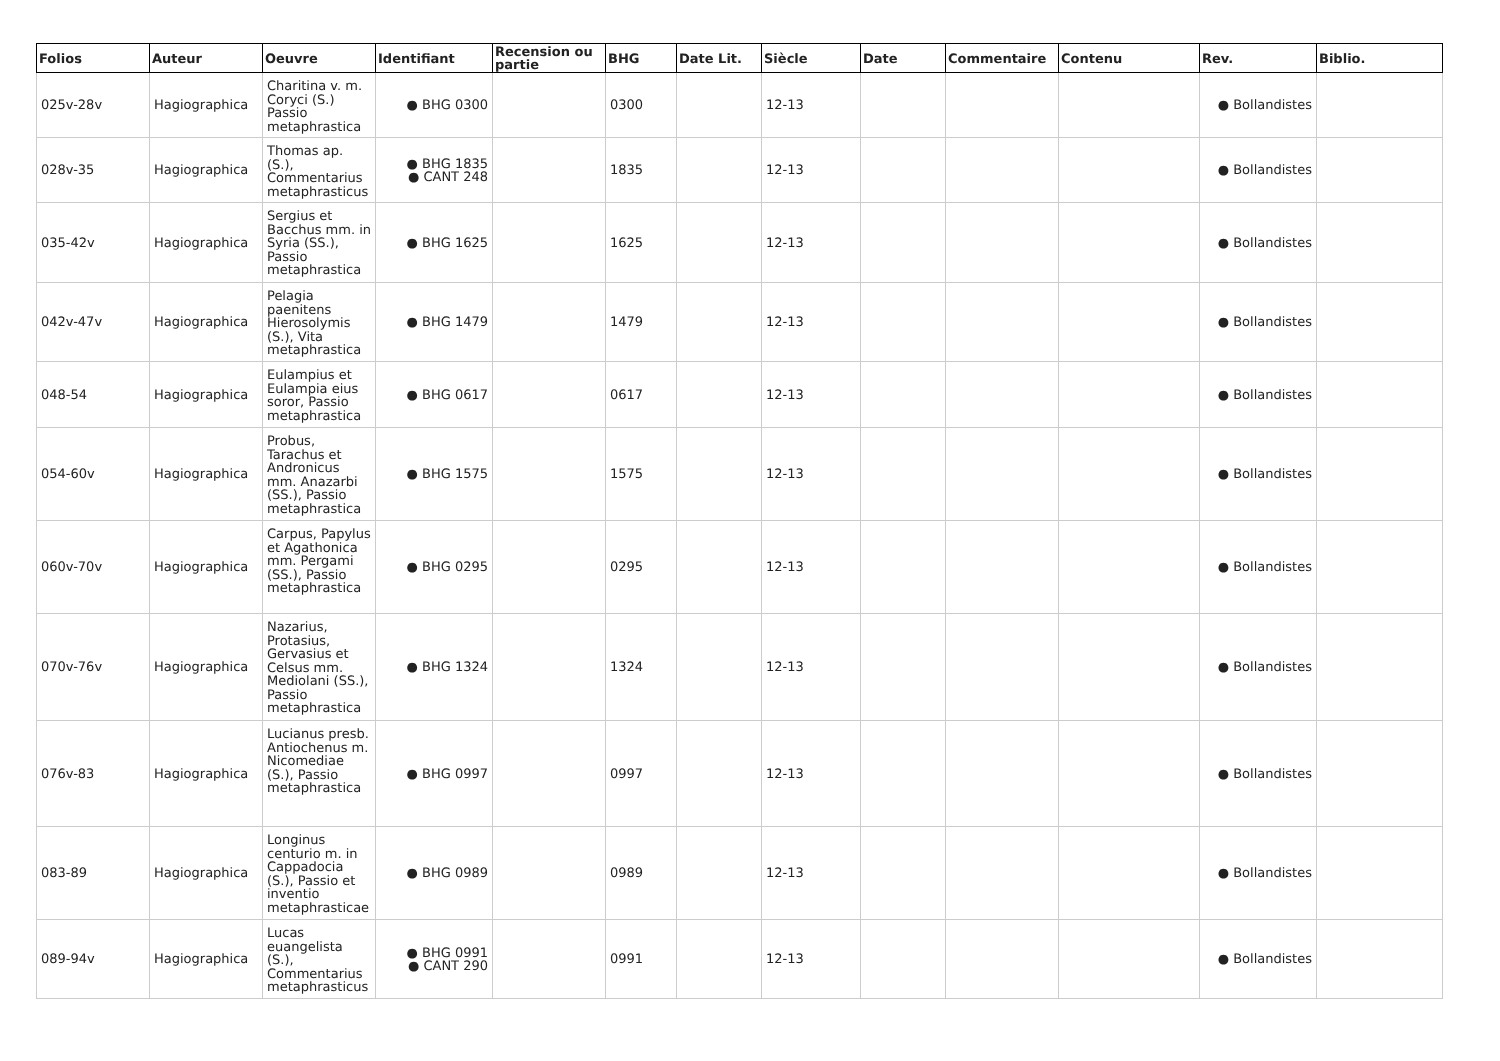| Folios | Auteur | Oeuvre | Identifiant | Recension ou partie | BHG | Date Lit. | Siècle | Date | Commentaire | Contenu | Rev. | Biblio. |
| --- | --- | --- | --- | --- | --- | --- | --- | --- | --- | --- | --- | --- |
| 025v-28v | Hagiographica | Charitina v. m. Coryci (S.) Passio metaphrastica | ● BHG 0300 | | 0300 | | 12-13 | | | | ● Bollandistes | |
| 028v-35 | Hagiographica | Thomas ap. (S.), Commentarius metaphrasticus | ● BHG 1835 ● CANT 248 | | 1835 | | 12-13 | | | | ● Bollandistes | |
| 035-42v | Hagiographica | Sergius et Bacchus mm. in Syria (SS.), Passio metaphrastica | ● BHG 1625 | | 1625 | | 12-13 | | | | ● Bollandistes | |
| 042v-47v | Hagiographica | Pelagia paenitens Hierosolymis (S.), Vita metaphrastica | ● BHG 1479 | | 1479 | | 12-13 | | | | ● Bollandistes | |
| 048-54 | Hagiographica | Eulampius et Eulampia eius soror, Passio metaphrastica | ● BHG 0617 | | 0617 | | 12-13 | | | | ● Bollandistes | |
| 054-60v | Hagiographica | Probus, Tarachus et Andronicus mm. Anazarbi (SS.), Passio metaphrastica | ● BHG 1575 | | 1575 | | 12-13 | | | | ● Bollandistes | |
| 060v-70v | Hagiographica | Carpus, Papylus et Agathonica mm. Pergami (SS.), Passio metaphrastica | ● BHG 0295 | | 0295 | | 12-13 | | | | ● Bollandistes | |
| 070v-76v | Hagiographica | Nazarius, Protasius, Gervasius et Celsus mm. Mediolani (SS.), Passio metaphrastica | ● BHG 1324 | | 1324 | | 12-13 | | | | ● Bollandistes | |
| 076v-83 | Hagiographica | Lucianus presb. Antiochenus m. Nicomediae (S.), Passio metaphrastica | ● BHG 0997 | | 0997 | | 12-13 | | | | ● Bollandistes | |
| 083-89 | Hagiographica | Longinus centurio m. in Cappadocia (S.), Passio et inventio metaphrasticae | ● BHG 0989 | | 0989 | | 12-13 | | | | ● Bollandistes | |
| 089-94v | Hagiographica | Lucas euangelista (S.), Commentarius metaphrasticus | ● BHG 0991 ● CANT 290 | | 0991 | | 12-13 | | | | ● Bollandistes | |